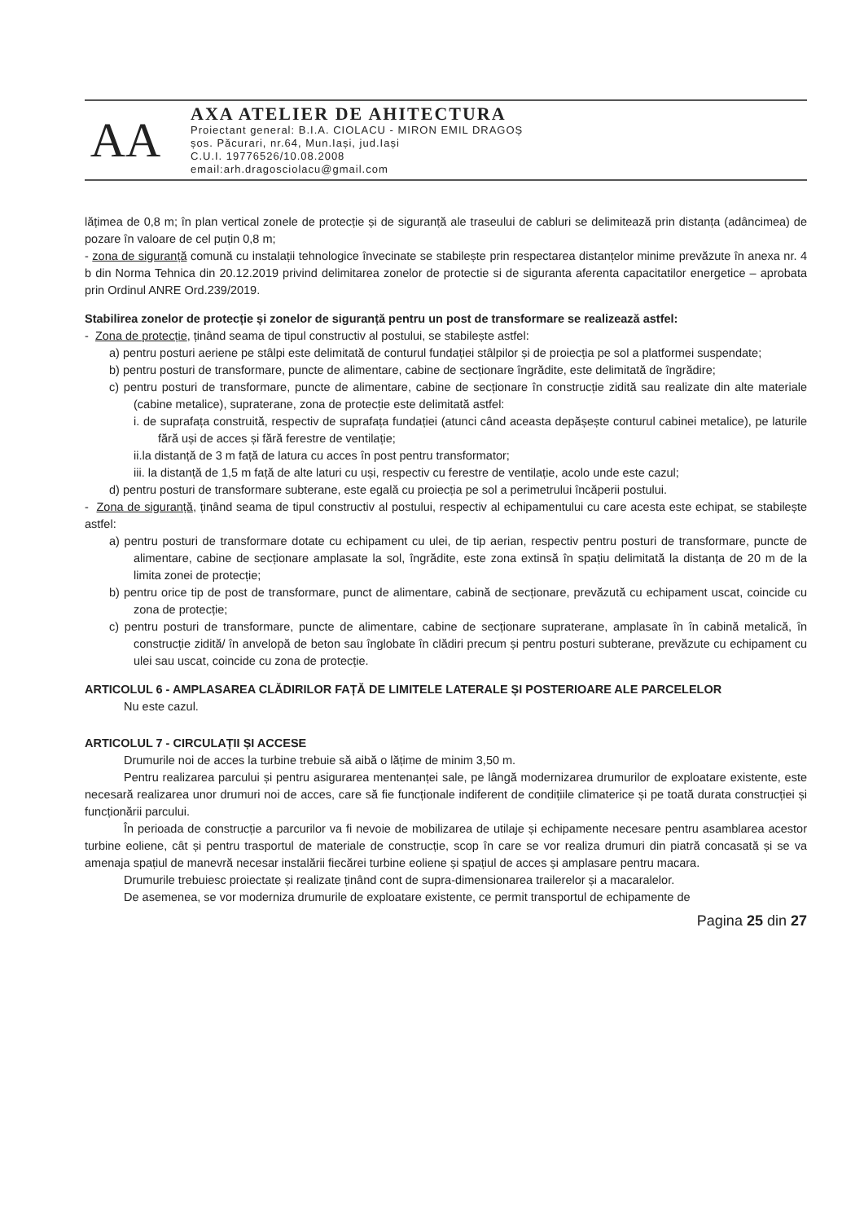AA
AXA ATELIER DE AHITECTURA
Proiectant general: B.I.A. CIOLACU - MIRON EMIL DRAGOȘ
șos. Păcurari, nr.64, Mun.Iași, jud.Iași
C.U.I. 19776526/10.08.2008
email:arh.dragosciolacu@gmail.com
lățimea de 0,8 m; în plan vertical zonele de protecție și de siguranță ale traseului de cabluri se delimitează prin distanța (adâncimea) de pozare în valoare de cel puțin 0,8 m;
- zona de siguranță comună cu instalații tehnologice învecinate se stabilește prin respectarea distanțelor minime prevăzute în anexa nr. 4 b din Norma Tehnica din 20.12.2019 privind delimitarea zonelor de protectie si de siguranta aferenta capacitatilor energetice – aprobata prin Ordinul ANRE Ord.239/2019.
Stabilirea zonelor de protecție și zonelor de siguranță pentru un post de transformare se realizează astfel:
- Zona de protecție, ținând seama de tipul constructiv al postului, se stabilește astfel:
a) pentru posturi aeriene pe stâlpi este delimitată de conturul fundației stâlpilor și de proiecția pe sol a platformei suspendate;
b) pentru posturi de transformare, puncte de alimentare, cabine de secționare îngrădite, este delimitată de îngrădire;
c) pentru posturi de transformare, puncte de alimentare, cabine de secționare în construcție zidită sau realizate din alte materiale (cabine metalice), supraterane, zona de protecție este delimitată astfel:
i. de suprafața construită, respectiv de suprafața fundației (atunci când aceasta depășește conturul cabinei metalice), pe laturile fără uși de acces și fără ferestre de ventilație;
ii.la distanță de 3 m față de latura cu acces în post pentru transformator;
iii. la distanță de 1,5 m față de alte laturi cu uși, respectiv cu ferestre de ventilație, acolo unde este cazul;
d) pentru posturi de transformare subterane, este egală cu proiecția pe sol a perimetrului încăperii postului.
- Zona de siguranță, ținând seama de tipul constructiv al postului, respectiv al echipamentului cu care acesta este echipat, se stabilește astfel:
a) pentru posturi de transformare dotate cu echipament cu ulei, de tip aerian, respectiv pentru posturi de transformare, puncte de alimentare, cabine de secționare amplasate la sol, îngrădite, este zona extinsă în spațiu delimitată la distanța de 20 m de la limita zonei de protecție;
b) pentru orice tip de post de transformare, punct de alimentare, cabină de secționare, prevăzută cu echipament uscat, coincide cu zona de protecție;
c) pentru posturi de transformare, puncte de alimentare, cabine de secționare supraterane, amplasate în în cabină metalică, în construcție zidită/ în anvelopă de beton sau înglobate în clădiri precum și pentru posturi subterane, prevăzute cu echipament cu ulei sau uscat, coincide cu zona de protecție.
ARTICOLUL 6 - AMPLASAREA CLĂDIRILOR FAȚĂ DE LIMITELE LATERALE ȘI POSTERIOARE ALE PARCELELOR
Nu este cazul.
ARTICOLUL 7 - CIRCULAȚII ȘI ACCESE
Drumurile noi de acces la turbine trebuie să aibă o lățime de minim 3,50 m.
Pentru realizarea parcului și pentru asigurarea mentenanței sale, pe lângă modernizarea drumurilor de exploatare existente, este necesară realizarea unor drumuri noi de acces, care să fie funcționale indiferent de condițiile climaterice și pe toată durata construcției și funcționării parcului.
În perioada de construcție a parcurilor va fi nevoie de mobilizarea de utilaje și echipamente necesare pentru asamblarea acestor turbine eoliene, cât și pentru trasportul de materiale de construcție, scop în care se vor realiza drumuri din piatră concasată și se va amenaja spațiul de manevră necesar instalării fiecărei turbine eoliene și spațiul de acces și amplasare pentru macara.
Drumurile trebuiesc proiectate și realizate ținând cont de supra-dimensionarea trailerelor și a macaralelor.
De asemenea, se vor moderniza drumurile de exploatare existente, ce permit transportul de echipamente de
Pagina 25 din 27